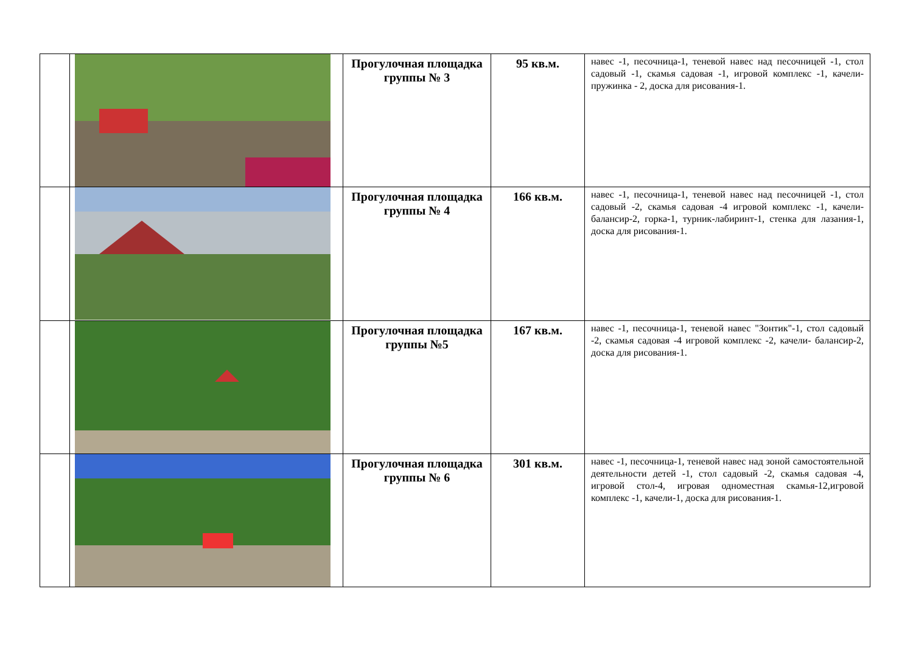| | | Прогулочная площадка группы № 3 | 95 кв.м. | навес -1, песочница-1, теневой навес над песочницей -1, стол садовый -1, скамья садовая -1, игровой комплекс -1, качели-пружинка - 2, доска для рисования-1. |
| | | Прогулочная площадка группы № 4 | 166 кв.м. | навес -1, песочница-1, теневой навес над песочницей -1, стол садовый -2, скамья садовая -4 игровой комплекс -1, качели- балансир-2, горка-1, турник-лабиринт-1, стенка для лазания-1, доска для рисования-1. |
| | | Прогулочная площадка группы №5 | 167 кв.м. | навес -1, песочница-1, теневой навес "Зонтик"-1, стол садовый -2, скамья садовая -4 игровой комплекс -2, качели- балансир-2, доска для рисования-1. |
| | | Прогулочная площадка группы № 6 | 301 кв.м. | навес -1, песочница-1, теневой навес над зоной самостоятельной деятельности детей -1, стол садовый -2, скамья садовая -4, игровой стол-4, игровая одноместная скамья-12,игровой комплекс -1, качели-1, доска для рисования-1. |